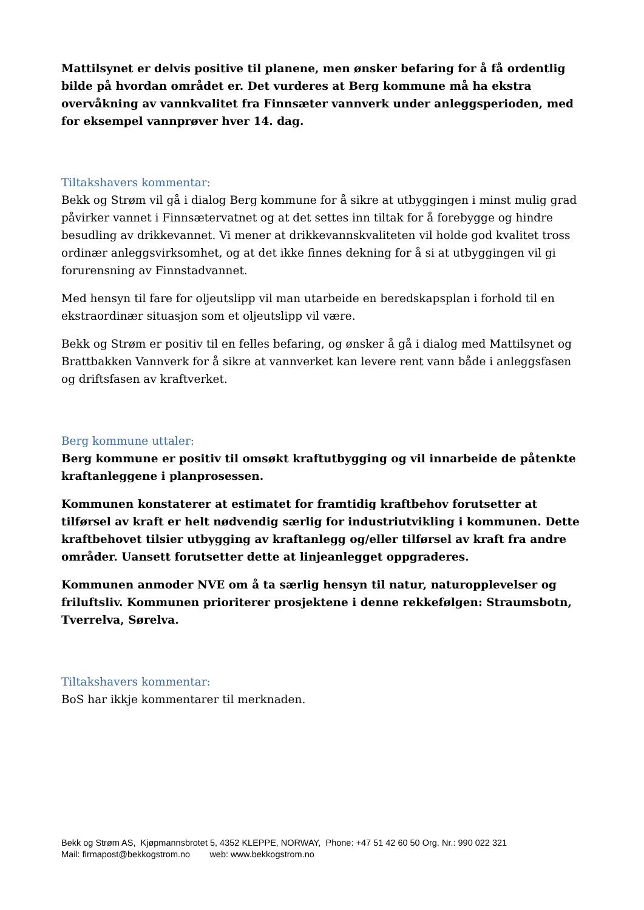Mattilsynet er delvis positive til planene, men ønsker befaring for å få ordentlig bilde på hvordan området er. Det vurderes at Berg kommune må ha ekstra overvåkning av vannkvalitet fra Finnsæter vannverk under anleggsperioden, med for eksempel vannprøver hver 14. dag.
Tiltakshavers kommentar:
Bekk og Strøm vil gå i dialog Berg kommune for å sikre at utbyggingen i minst mulig grad påvirker vannet i Finnsætervatnet og at det settes inn tiltak for å forebygge og hindre besudling av drikkevannet. Vi mener at drikkevannskvaliteten vil holde god kvalitet tross ordinær anleggsvirksomhet, og at det ikke finnes dekning for å si at utbyggingen vil gi forurensning av Finnstadvannet.
Med hensyn til fare for oljeutslipp vil man utarbeide en beredskapsplan i forhold til en ekstraordinær situasjon som et oljeutslipp vil være.
Bekk og Strøm er positiv til en felles befaring, og ønsker å gå i dialog med Mattilsynet og Brattbakken Vannverk for å sikre at vannverket kan levere rent vann både i anleggsfasen og driftsfasen av kraftverket.
Berg kommune uttaler:
Berg kommune er positiv til omsøkt kraftutbygging og vil innarbeide de påtenkte kraftanleggene i planprosessen.
Kommunen konstaterer at estimatet for framtidig kraftbehov forutsetter at tilførsel av kraft er helt nødvendig særlig for industriutvikling i kommunen. Dette kraftbehovet tilsier utbygging av kraftanlegg og/eller tilførsel av kraft fra andre områder. Uansett forutsetter dette at linjeanlegget oppgraderes.
Kommunen anmoder NVE om å ta særlig hensyn til natur, naturopplevelser og friluftsliv. Kommunen prioriterer prosjektene i denne rekkefølgen: Straumsbotn, Tverrelva, Sørelva.
Tiltakshavers kommentar:
BoS har ikkje kommentarer til merknaden.
Bekk og Strøm AS, Kjøpmannsbrotet 5, 4352 KLEPPE, NORWAY, Phone: +47 51 42 60 50 Org. Nr.: 990 022 321
Mail: firmapost@bekkogstrom.no web: www.bekkogstrom.no